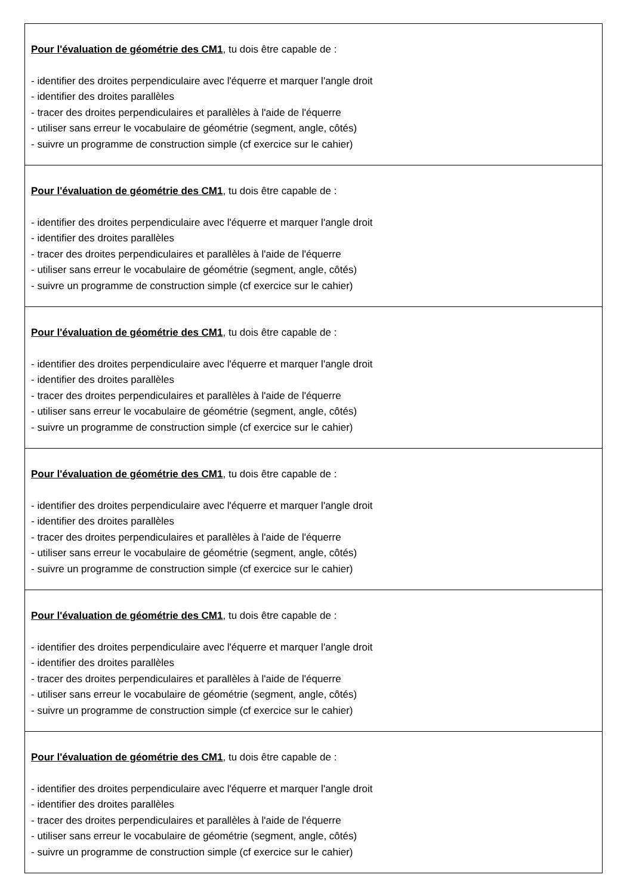| Pour l'évaluation de géométrie des CM1 , tu dois être capable de : - identifier des droites perpendiculaire avec l'équerre et marquer l'angle droit - identifier des droites parallèles - tracer des droites perpendiculaires et parallèles à l'aide de l'équerre - utiliser sans erreur le vocabulaire de géométrie (segment, angle, côtés) - suivre un programme de construction simple (cf exercice sur le cahier) |
| Pour l'évaluation de géométrie des CM1 , tu dois être capable de : - identifier des droites perpendiculaire avec l'équerre et marquer l'angle droit - identifier des droites parallèles - tracer des droites perpendiculaires et parallèles à l'aide de l'équerre - utiliser sans erreur le vocabulaire de géométrie (segment, angle, côtés) - suivre un programme de construction simple (cf exercice sur le cahier) |
| Pour l'évaluation de géométrie des CM1 , tu dois être capable de : - identifier des droites perpendiculaire avec l'équerre et marquer l'angle droit - identifier des droites parallèles - tracer des droites perpendiculaires et parallèles à l'aide de l'équerre - utiliser sans erreur le vocabulaire de géométrie (segment, angle, côtés) - suivre un programme de construction simple (cf exercice sur le cahier) |
| Pour l'évaluation de géométrie des CM1 , tu dois être capable de : - identifier des droites perpendiculaire avec l'équerre et marquer l'angle droit - identifier des droites parallèles - tracer des droites perpendiculaires et parallèles à l'aide de l'équerre - utiliser sans erreur le vocabulaire de géométrie (segment, angle, côtés) - suivre un programme de construction simple (cf exercice sur le cahier) |
| Pour l'évaluation de géométrie des CM1 , tu dois être capable de : - identifier des droites perpendiculaire avec l'équerre et marquer l'angle droit - identifier des droites parallèles - tracer des droites perpendiculaires et parallèles à l'aide de l'équerre - utiliser sans erreur le vocabulaire de géométrie (segment, angle, côtés) - suivre un programme de construction simple (cf exercice sur le cahier) |
| Pour l'évaluation de géométrie des CM1 , tu dois être capable de : - identifier des droites perpendiculaire avec l'équerre et marquer l'angle droit - identifier des droites parallèles - tracer des droites perpendiculaires et parallèles à l'aide de l'équerre - utiliser sans erreur le vocabulaire de géométrie (segment, angle, côtés) - suivre un programme de construction simple (cf exercice sur le cahier) |